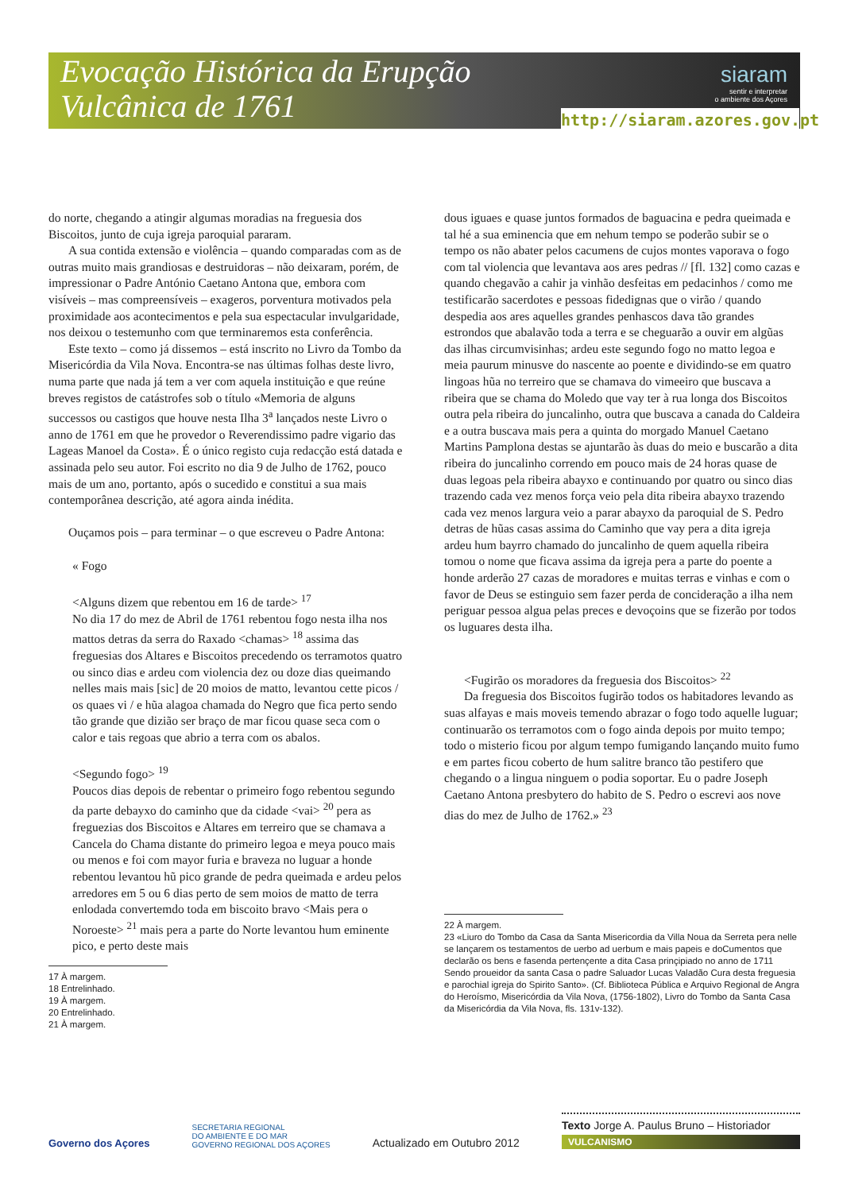Evocação Histórica da Erupção
Vulcânica de 1761
siaram
sentir e interpretar
o ambiente dos Açores
http://siaram.azores.gov.pt
do norte, chegando a atingir algumas moradias na freguesia dos Biscoitos, junto de cuja igreja paroquial pararam.
A sua contida extensão e violência – quando comparadas com as de outras muito mais grandiosas e destruidoras – não deixaram, porém, de impressionar o Padre António Caetano Antona que, embora com visíveis – mas compreensíveis – exageros, porventura motivados pela proximidade aos acontecimentos e pela sua espectacular invulgaridade, nos deixou o testemunho com que terminaremos esta conferência.
Este texto – como já dissemos – está inscrito no Livro da Tombo da Misericórdia da Vila Nova. Encontra-se nas últimas folhas deste livro, numa parte que nada já tem a ver com aquela instituição e que reúne breves registos de catástrofes sob o título «Memoria de alguns successos ou castigos que houve nesta Ilha 3<sup>a</sup> lançados neste Livro o anno de 1761 em que he provedor o Reverendissimo padre vigario das Lageas Manoel da Costa». É o único registo cuja redacção está datada e assinada pelo seu autor. Foi escrito no dia 9 de Julho de 1762, pouco mais de um ano, portanto, após o sucedido e constitui a sua mais contemporânea descrição, até agora ainda inédita.
Ouçamos pois – para terminar – o que escreveu o Padre Antona:
« Fogo
<Alguns dizem que rebentou em 16 de tarde> <sup>17</sup>
No dia 17 do mez de Abril de 1761 rebentou fogo nesta ilha nos mattos detras da serra do Raxado <chamas> <sup>18</sup> assima das freguesias dos Altares e Biscoitos precedendo os terramotos quatro ou sinco dias e ardeu com violencia dez ou doze dias queimando nelles mais mais [sic] de 20 moios de matto, levantou cette picos / os quaes vi / e hũa alagoa chamada do Negro que fica perto sendo tão grande que dizião ser braço de mar ficou quase seca com o calor e tais regoas que abrio a terra com os abalos.
<Segundo fogo> <sup>19</sup>
Poucos dias depois de rebentar o primeiro fogo rebentou segundo da parte debayxo do caminho que da cidade <vai> <sup>20</sup> pera as freguezias dos Biscoitos e Altares em terreiro que se chamava a Cancela do Chama distante do primeiro legoa e meya pouco mais ou menos e foi com mayor furia e braveza no luguar a honde rebentou levantou hũ pico grande de pedra queimada e ardeu pelos arredores em 5 ou 6 dias perto de sem moios de matto de terra enlodada convertemdo toda em biscoito bravo <Mais pera o Noroeste> <sup>21</sup> mais pera a parte do Norte levantou hum eminente pico, e perto deste mais
17 À margem.
18 Entrelinhado.
19 À margem.
20 Entrelinhado.
21 À margem.
dous iguaes e quase juntos formados de baguacina e pedra queimada e tal hé a sua eminencia que em nehum tempo se poderão subir se o tempo os não abater pelos cacumens de cujos montes vaporava o fogo com tal violencia que levantava aos ares pedras // [fl. 132] como cazas e quando chegavão a cahir ja vinhão desfeitas em pedacinhos / como me testificarão sacerdotes e pessoas fidedignas que o virão / quando despedia aos ares aquelles grandes penhascos dava tão grandes estrondos que abalavão toda a terra e se cheguarão a ouvir em algũas das ilhas circumvisinhas; ardeu este segundo fogo no matto legoa e meia paurum minusve do nascente ao poente e dividindo-se em quatro lingoas hũa no terreiro que se chamava do vimeeiro que buscava a ribeira que se chama do Moledo que vay ter à rua longa dos Biscoitos outra pela ribeira do juncalinho, outra que buscava a canada do Caldeira e a outra buscava mais pera a quinta do morgado Manuel Caetano Martins Pamplona destas se ajuntarão às duas do meio e buscarão a dita ribeira do juncalinho correndo em pouco mais de 24 horas quase de duas legoas pela ribeira abayxo e continuando por quatro ou sinco dias trazendo cada vez menos força veio pela dita ribeira abayxo trazendo cada vez menos largura veio a parar abayxo da paroquial de S. Pedro detras de hũas casas assima do Caminho que vay pera a dita igreja ardeu hum bayrro chamado do juncalinho de quem aquella ribeira tomou o nome que ficava assima da igreja pera a parte do poente a honde arderão 27 cazas de moradores e muitas terras e vinhas e com o favor de Deus se estinguio sem fazer perda de concideração a ilha nem periguar pessoa algua pelas preces e devoçoins que se fizerão por todos os luguares desta ilha.
<Fugirão os moradores da freguesia dos Biscoitos> <sup>22</sup>
Da freguesia dos Biscoitos fugirão todos os habitadores levando as suas alfayas e mais moveis temendo abrazar o fogo todo aquelle luguar; continuarão os terramotos com o fogo ainda depois por muito tempo; todo o misterio ficou por algum tempo fumigando lançando muito fumo e em partes ficou coberto de hum salitre branco tão pestifero que chegando o a lingua ninguem o podia soportar. Eu o padre Joseph Caetano Antona presbytero do habito de S. Pedro o escrevi aos nove dias do mez de Julho de 1762.» <sup>23</sup>
22 À margem.
23 «Liuro do Tombo da Casa da Santa Misericordia da Villa Noua da Serreta pera nelle se lançarem os testamentos de uerbo ad uerbum e mais papeis e doCumentos que declarão os bens e fasenda pertençente a dita Casa prinçipiado no anno de 1711 Sendo proueidor da santa Casa o padre Saluador Lucas Valadão Cura desta freguesia e parochial igreja do Spirito Santo». (Cf. Biblioteca Pública e Arquivo Regional de Angra do Heroísmo, Misericórdia da Vila Nova, (1756-1802), Livro do Tombo da Santa Casa da Misericórdia da Vila Nova, fls. 131v-132).
Governo dos Açores
SECRETARIA REGIONAL
DO AMBIENTE E DO MAR
GOVERNO REGIONAL DOS AÇORES
Actualizado em Outubro 2012
Texto Jorge A. Paulus Bruno – Historiador
VULCANISMO